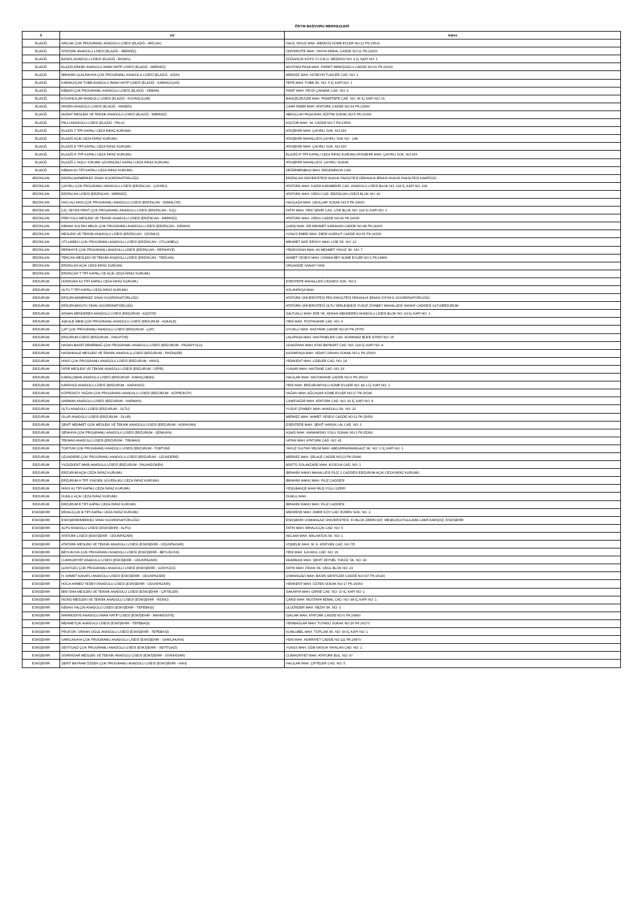ÖSYM BAŞVURU MERKEZLERİ
| İl | Ad | Adres |
| --- | --- | --- |
| ELAZIĞ | ARICAK ÇOK PROGRAMLI ANADOLU LİSESİ (ELAZIĞ - ARICAK) | HALİL YAVUZ MAH. MENDÜŞ KÜME EVLER NO:12 PK:23510 |
| ELAZIĞ | ATATÜRK ANADOLU LİSESİ (ELAZIĞ - MERKEZ) | ÜNİVERSİTE MAH. YAHYA KEMAL CADDE NO:11 PK:23200 |
| ELAZIĞ | BASKİL ANADOLU LİSESİ (ELAZIĞ - BASKİL) | DOĞANCIK KÖYÜ Y.İ.Ö.B.O. MEZRASI NO: 9 İÇ KAPI NO: 1 |
| ELAZIĞ | ELAZIĞ ERKEK ANADOLU İMAM HATİP LİSESİ (ELAZIĞ - MERKEZ) | MUSTAFA PAŞA MAH. FİKRET MEMİŞOĞLU CADDE NO:01 PK:23100 |
| ELAZIĞ | İBRAHİM UÇKUNKAYA ÇOK PROGRAMLI ANADOLU LİSESİ (ELAZIĞ - AĞIN) | MERKEZ MAH. HÜSEYİN TUNCER CAD. NO: 1 |
| ELAZIĞ | KARAKOÇAN TOBB ANADOLU İMAM HATİP LİSESİ (ELAZIĞ - KARAKOÇAN) | TEPE MAH. TOBB SK. NO: 5 İÇ KAPI NO: 1 |
| ELAZIĞ | KEBAN ÇOK PROGRAMLI ANADOLU LİSESİ (ELAZIĞ - KEBAN) | FIRAT MAH. FEVZİ ÇAKMAK CAD. NO: 4 |
| ELAZIĞ | KOVANCILAR ANADOLU LİSESİ (ELAZIĞ - KOVANCILAR) | BAHÇELİEVLER MAH. PINARTEPE CAD. NO: 46 İÇ KAPI NO: 01 |
| ELAZIĞ | MADEN ANADOLU LİSESİ (ELAZIĞ - MADEN) | CAMİİ KEBİR MAH. ATATÜRK CADDE NO:34 PK:23400 |
| ELAZIĞ | MURAT MESLEKİ VE TEKNİK ANADOLU LİSESİ (ELAZIĞ - MERKEZ) | ABDULLAH PAŞA MAH. EĞİTİM SOKAK NO:5 PK:23000 |
| ELAZIĞ | PALU ANADOLU LİSESİ (ELAZIĞ - PALU) | KÜLTÜR MAH. 34. CADDE NO:7 PK:23500 |
| ELAZIĞ | ELAZIĞ T TİPİ KAPALI CEZA İNFAZ KURUMU | ATAŞEHİR MAH. ÇAYIRLI SOK. NO:156 |
| ELAZIĞ | ELAZIĞ AÇIK CEZA İNFAZ KURUMU | ATAŞEHİR MAHALLESİ ÇAYIRLI SOK NO : 248 |
| ELAZIĞ | ELAZIĞ E TİPİ KAPALI CEZA İNFAZ KURUMU | ATAŞEHİR MAH. ÇAYIRLI SOK. NO:160 |
| ELAZIĞ | ELAZIĞ R TİPİ KAPALI CEZA İNFAZ KURUMU | ELAZIĞ R TİPİ KAPALI CEZA İNFAZ KURUMU ATAŞEHİR MAH. ÇAYIRLI SOK. NO:156 |
| ELAZIĞ | ELAZIĞ 1 NOLU YÜKSEK GÜVENLİKLİ KAPALI CEZA İNFAZ KURUMU | ATAŞEHİR MAHALLESİ, ÇAYIRLI SOKAK |
| ELAZIĞ | KEBAN K2 TİPİ KAPALI CEZA İNFAZ KURUMU | DEĞİRMENBAŞI MAH. ERGENEKON CAD. |
| ERZİNCAN | ERZİNCAN/MERKEZ SINAV KOORDİNATÖRLÜĞÜ | ERZİNCAN ÜNİVERSİTESİ HUKUK FAKÜLTESİ DEKANLIK BİNASI HUKUK FAKÜLTESİ KAMPÜSÜ |
| ERZİNCAN | ÇAYIRLI ÇOK PROGRAMLI ANADOLU LİSESİ (ERZİNCAN - ÇAYIRLI) | ATATÜRK MAH. KAZİM KARABEKİR CAD. ANADOLU LİSESİ BLOK NO: 118 İÇ KAPI NO: 118 |
| ERZİNCAN | ERZİNCAN LİSESİ (ERZİNCAN - MERKEZ) | ATATÜRK MAH. ORDU CAD. ERZİNCAN LİSESİ BLOK NO: 40 |
| ERZİNCAN | HACI ALİ AKIN ÇOK PROGRAMLI ANADOLU LİSESİ (ERZİNCAN - KEMALİYE) | HALİLAĞA MAH. OKULLAR SOKAK NO:5 PK:24600 |
| ERZİNCAN | İLİÇ SEYDA FIRAT ÇOK PROGRAMLI ANADOLU LİSESİ (ERZİNCAN - İLİÇ) | FATİH MAH. YENİ ŞEHİR CAD. LİSE BLOK NO: 10A İÇ KAPI NO: 1 |
| ERZİNCAN | İPEKYOLU MESLEKİ VE TEKNİK ANADOLU LİSESİ (ERZİNCAN - MERKEZ) | ATATÜRK MAH. ORDU CADDE NO:40 PK:24030 |
| ERZİNCAN | KEMAH SULTAN MELİK ÇOK PROGRAMLI ANADOLU LİSESİ (ERZİNCAN - KEMAH) | ÇARŞI MAH. DR.MEHMET KARAHAN CADDE NO:48 PK:24400 |
| ERZİNCAN | MESLEKİ VE TEKNİK ANADOLU LİSESİ (ERZİNCAN - ÜZÜMLÜ) | YUNUS EMRE MAH. DEDE KORKUT CADDE NO:51 PK:24150 |
| ERZİNCAN | OTLUKBELİ ÇOK PROGRAMLI ANADOLU LİSESİ (ERZİNCAN - OTLUKBELİ) | MEHMET AKİF ERSOY MAH. LİSE SK. NO: 10 |
| ERZİNCAN | REFAHİYE ÇOK PROGRAMLI ANADOLU LİSESİ (ERZİNCAN - REFAHİYE) | YENİDOĞAN MAH. AV.MEHMET YAVUZ SK. NO: 7 |
| ERZİNCAN | TERCAN MESLEKİ VE TEKNİK ANADOLU LİSESİ (ERZİNCAN - TERCAN) | AHMET YESEVİ MAH. OSMAN BEY KÜME EVLER NO:1 PK:24800 |
| ERZİNCAN | ERZİNCAN AÇIK CEZA İNFAZ KURUMU | ORGANİZE SANAYİ YANI |
| ERZİNCAN | ERZİNCAN T TİPİ KAPALI VE AÇIK CEZA İNFAZ KURUMU | |
| ERZURUM | HORASAN K2 TİPİ KAPALI CEZA İNFAZ KURUMU | ESENTEPE MAHALLESİ CEZAEVİ SOK. NO:1 |
| ERZURUM | OLTU T TİPİ KAPALI CEZA İNFAZ KURUMU | ASLANPAŞA MAH. |
| ERZURUM | ERZURUM/MERKEZ SINAV KOORDİNATÖRLÜĞÜ | ATATÜRK ÜNİVERSİTESİ FEN FAKÜLTESİ DEKANLIK BİNASI ÖSYM İL KOORDİNATÖRLÜĞÜ |
| ERZURUM | ERZURUM/OLTU SINAV KOORDİNATÖRLÜĞÜ | ATATÜRK ÜNİVERSİTESİ OLTU YERLEŞKESİ YUSUF ZİYABEY MAHALLESİ SANAYİ CADDESİ OLTU/ERZURUM |
| ERZURUM | ADNAN MENDERES ANADOLU LİSESİ (ERZURUM - AZİZİYE) | SALTUKLU MAH. EFE SK. ADNAN MENDERES ANADOLU LİSESİ BLOK NO: 93 İÇ KAPI NO: 1 |
| ERZURUM | AŞKALE İMKB ÇOK PROGRAMLI ANADOLU LİSESİ (ERZURUM - AŞKALE) | YENİ MAH. POSTAHANE CAD. NO: 4 |
| ERZURUM | ÇAT ÇOK PROGRAMLI ANADOLU LİSESİ (ERZURUM - ÇAT) | OYUKLU MAH. HASTANE CADDE NO:26 PK:25750 |
| ERZURUM | ERZURUM LİSESİ (ERZURUM - YAKUTİYE) | LALAPAŞA MAH. HASTANELER CAD. KORKMAZ BÜFE SİTESİ NO: 25 |
| ERZURUM | HASAN BASRİ DEMİRBAĞ ÇOK PROGRAMLI ANADOLU LİSESİ (ERZURUM - PAZARYOLU) | 21HAZİRAN MAH. ESKİ BAYBURT CAD. NO: 21A İÇ KAPI NO: A |
| ERZURUM | HASANKALE MESLEKİ VE TEKNİK ANADOLU LİSESİ (ERZURUM - PASİNLER) | KASIMPAŞA MAH. NİDAYİ ORHAN SOKAK NO:1 PK:25300 |
| ERZURUM | HINIS ÇOK PROGRAMLI ANADOLU LİSESİ (ERZURUM - HINIS) | YENİKENT MAH. LİSELER CAD. NO: 18 |
| ERZURUM | İSPİR MESLEKİ VE TEKNİK ANADOLU LİSESİ (ERZURUM - İSPİR) | YUKARI MAH. HASTANE CAD. NO: 26 |
| ERZURUM | KARAÇOBAN ANADOLU LİSESİ (ERZURUM - KARAÇOBAN) | HACILAR MAH. HASTAHANE CADDE NO:0 PK:25610 |
| ERZURUM | KARAYAZI ANADOLU LİSESİ (ERZURUM - KARAYAZI) | YENİ MAH. ERZURUMYOLU KÜME EVLERİ NO: 84-1 İÇ KAPI NO: 1 |
| ERZURUM | KÖPRÜKÖY YAĞAN ÇOK PROGRAMLI ANADOLU LİSESİ (ERZURUM - KÖPRÜKÖY) | YAĞAN MAH. AĞCAŞAR KÜME EVLER NO:17 PK:25340 |
| ERZURUM | NARMAN ANADOLU LİSESİ (ERZURUM - NARMAN) | CAMİİSAĞIR MAH. ATATÜRK CAD. NO: 94 İÇ KAPI NO: A |
| ERZURUM | OLTU ANADOLU LİSESİ (ERZURUM - OLTU) | YUSUF ZİYABEY MAH. ANADOLU SK. NO: 20 |
| ERZURUM | OLUR ANADOLU LİSESİ (ERZURUM - OLUR) | MERKEZ MAH. AHMET YESEVİ CADDE NO:11 PK:25650 |
| ERZURUM | ŞEHİT MEHMET GÖK MESLEKİ VE TEKNİK ANADOLU LİSESİ (ERZURUM - HORASAN) | ESENTEPE MAH. ŞEHİT HARUN LAL CAD. NO: 1 |
| ERZURUM | ŞENKAYA ÇOK PROGRAMLI ANADOLU LİSESİ (ERZURUM - ŞENKAYA) | AŞAĞI MAH. HAMAMÖNÜ YOLU SOKAK NO:1 PK:25360 |
| ERZURUM | TEKMAN ANADOLU LİSESİ (ERZURUM - TEKMAN) | VATAN MAH. ATATÜRK CAD. NO: 42 |
| ERZURUM | TORTUM ÇOK PROGRAMLI ANADOLU LİSESİ (ERZURUM - TORTUM) | YAVUZ SULTAN SELİM MAH. ABDURRAHMANGAZİ SK. NO: 1 İÇ KAPI NO: 1 |
| ERZURUM | UZUNDERE ÇOK PROGRAMLI ANADOLU LİSESİ (ERZURUM - UZUNDERE) | MERKEZ MAH. ŞELALE CADDE NO:23 PK:25440 |
| ERZURUM | YILDIZKENT İMKB ANADOLU LİSESİ (ERZURUM - PALANDÖKEN) | MÜFTÜ SOLAKZADE MAH. KOSOVA CAD. NO: 1 |
| ERZURUM | ERZURUM AÇIK CEZA İNFAZ KURUMU | İBRAHİM HAKKI MAHALLESİ FİLİZ 2 CADDESİ ERZURUM AÇIK CEZA İNFAZ KURUMU |
| ERZURUM | ERZURUM H TİPİ YÜKSEK GÜVENLİKLİ CEZA İNFAZ KURUMU | İBRAHİM HAKKI MAH. FİLİZ CADDESİ |
| ERZURUM | HINIS A1 TİPİ KAPALI CEZA İNFAZ KURUMU | YEŞİLBAHÇE MAH/ MUŞ YOLU ÜZERİ |
| ERZURUM | DUMLU AÇIK CEZA İNFAZ KURUMU | DUMLU MAH. |
| ERZURUM | ERZURUM E TİPİ KAPALI CEZA İNFAZ KURUMU | İBRAHİM HAKKI MAH. FİLİZ CADDESİ |
| ESKİŞEHİR | MİHALIÇÇIK B TİPİ KAPALI CEZA İNFAZ KURUMU | MEDRESE MAH. ÖMER KÖY CAD. EVREN SOK. NO. 2 |
| ESKİŞEHİR | ESKİŞEHİR/MERKEZ SINAV KOORDİNATÖRLÜĞÜ | ESKİŞEHİR OSMANGAZİ ÜNİVERSİTESİ, F3 BLOK ZEMİN KAT, MEŞELİK(UYGULAMA CAMİİ KARŞISI), ESKİŞEHİR |
| ESKİŞEHİR | ALPU ANADOLU LİSESİ (ESKİŞEHİR - ALPU) | FATİH MAH. MİHALICÇIK CAD. NO: 6 |
| ESKİŞEHİR | ATATÜRK LİSESİ (ESKİŞEHİR - ODUNPAZARI) | AKCAMİ MAH. MALHATUN SK. NO: 1 |
| ESKİŞEHİR | ATATÜRK MESLEKİ VE TEKNİK ANADOLU LİSESİ (ESKİŞEHİR - ODUNPAZARI) | VİŞNELİK MAH. M. K. ATATÜRK CAD. NO: 55 |
| ESKİŞEHİR | BEYLİKOVA ÇOK PROGRAMLI ANADOLU LİSESİ (ESKİŞEHİR - BEYLİKOVA) | YENİ MAH. İLKOKUL CAD. NO: 29 |
| ESKİŞEHİR | CUMHURİYET ANADOLU LİSESİ (ESKİŞEHİR - ODUNPAZARI) | AKARBAŞI MAH. ŞEHİT ZEYNEL TOKÖZ SK. NO: 49 |
| ESKİŞEHİR | GÜNYÜZÜ ÇOK PROGRAMLI ANADOLU LİSESİ (ESKİŞEHİR - GÜNYÜZÜ) | FATİH MAH. FİDAN SK. OKUL BLOK NO: 23 |
| ESKİŞEHİR | H. AHMET KANATLI ANADOLU LİSESİ (ESKİŞEHİR - ODUNPAZARI) | OSMANGAZİ MAH. BASIN ŞEHİTLERİ CADDE NO:337 PK:26140 |
| ESKİŞEHİR | HOCA AHMED YESEVİ ANADOLU LİSESİ (ESKİŞEHİR - ODUNPAZARI) | YENİKENT MAH. ÖZTEN SOKAK NO:17 PK:26050 |
| ESKİŞEHİR | İBNİ SİNA MESLEKİ VE TEKNİK ANADOLU LİSESİ (ESKİŞEHİR - ÇİFTELER) | SAKARYA MAH. GİRNE CAD. NO: 10 İÇ KAPI NO: 1 |
| ESKİŞEHİR | İNÖNÜ MESLEKİ VE TEKNİK ANADOLU LİSESİ (ESKİŞEHİR - İNÖNÜ) | ÇARŞI MAH. MUSTAFA KEMAL CAD. NO: 98 İÇ KAPI NO: 1 |
| ESKİŞEHİR | KENAN YALÇIN ANADOLU LİSESİ (ESKİŞEHİR - TEPEBAŞI) | ULUÖNDER MAH. NEZİH SK. NO: 3 |
| ESKİŞEHİR | MAHMUDİYE ANADOLU İMAM HATİP LİSESİ (ESKİŞEHİR - MAHMUDİYE) | IŞIKLAR MAH. ATATÜRK CADDE NO:6 PK:26800 |
| ESKİŞEHİR | MEHMETÇİK ANADOLU LİSESİ (ESKİŞEHİR - TEPEBAŞI) | YENİBAĞLAR MAH. TUTANLI SOKAK NO:26 PK:26170 |
| ESKİŞEHİR | PROF.DR. ORHAN OĞUZ ANADOLU LİSESİ (ESKİŞEHİR - TEPEBAŞI) | KUMLUBEL MAH. TOPLUM SK. NO: 34 İÇ KAPI NO: 1 |
| ESKİŞEHİR | SARICAKAYA ÇOK PROGRAMLI ANADOLU LİSESİ (ESKİŞEHİR - SARICAKAYA) | YENİ MAH. HÜRRİYET CADDE NO:111 PK:26870 |
| ESKİŞEHİR | SEYİTGAZİ ÇOK PROGRAMLI ANADOLU LİSESİ (ESKİŞEHİR - SEYİTGAZİ) | YUNUS MAH. ÖĞR.NASUH YAYALAN CAD. NO: 2 |
| ESKİŞEHİR | SİVRİHİSAR MESLEKİ VE TEKNİK ANADOLU LİSESİ (ESKİŞEHİR - SİVRİHİSAR) | CUMHURİYET MAH. ATATÜRK BUL. NO: 47 |
| ESKİŞEHİR | ŞEHİT BAYRAM ÖZDEN ÇOK PROGRAMLI ANADOLU LİSESİ (ESKİŞEHİR - HAN) | HACILAR MAH. ÇİFTELER CAD. NO: 5 |